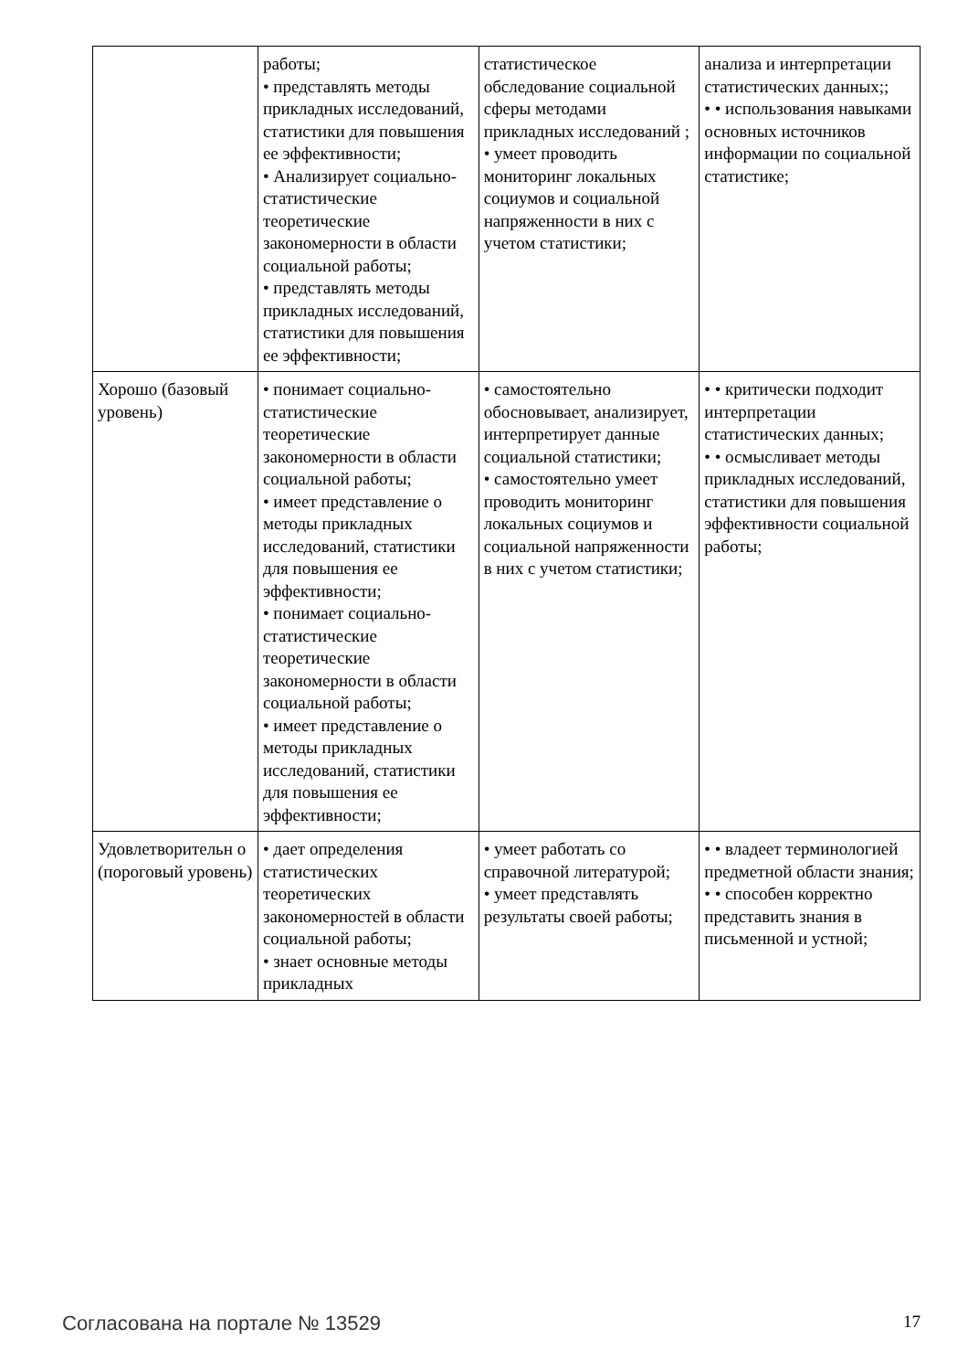| | работы; • представлять методы прикладных исследований, статистики для повышения ее эффективности; • Анализирует социально-статистические теоретические закономерности в области социальной работы; • представлять методы прикладных исследований, статистики для повышения ее эффективности; | статистическое обследование социальной сферы методами прикладных исследований ; • умеет проводить мониторинг локальных социумов и социальной напряженности в них с учетом статистики; | анализа и интерпретации статистических данных;; • • использования навыками основных источников информации по социальной статистике; |
| Хорошо (базовый уровень) | • понимает социально-статистические теоретические закономерности в области социальной работы; • имеет представление о методы прикладных исследований, статистики для повышения ее эффективности; • понимает социально-статистические теоретические закономерности в области социальной работы; • имеет представление о методы прикладных исследований, статистики для повышения ее эффективности; | • самостоятельно обосновывает, анализирует, интерпретирует данные социальной статистики; • самостоятельно умеет проводить мониторинг локальных социумов и социальной напряженности в них с учетом статистики; | • • критически подходит интерпретации статистических данных; • • осмысливает методы прикладных исследований, статистики для повышения эффективности социальной работы; |
| Удовлетворительн о (пороговый уровень) | • дает определения статистических теоретических закономерностей в области социальной работы; • знает основные методы прикладных | • умеет работать со справочной литературой; • умеет представлять результаты своей работы; | • • владеет терминологией предметной области знания; • • способен корректно представить знания в письменной и устной; |
Согласована на портале № 13529 17